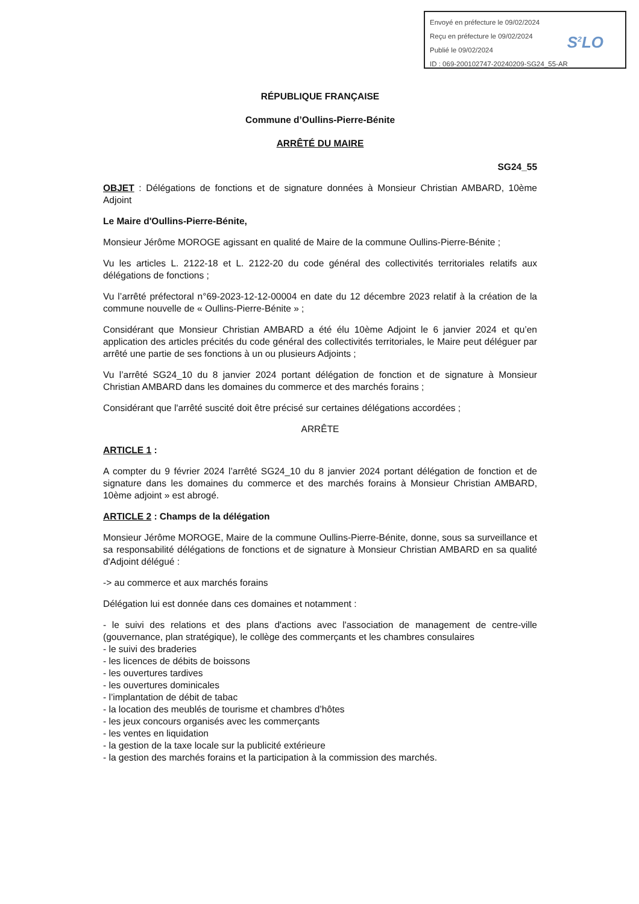Envoyé en préfecture le 09/02/2024
Reçu en préfecture le 09/02/2024
Publié le 09/02/2024
ID : 069-200102747-20240209-SG24_55-AR
S<sup>2</sup>LO
RÉPUBLIQUE FRANÇAISE
Commune d’Oullins-Pierre-Bénite
ARRÊTÉ DU MAIRE
SG24_55
OBJET : Délégations de fonctions et de signature données à Monsieur Christian AMBARD, 10ème Adjoint
Le Maire d'Oullins-Pierre-Bénite,
Monsieur Jérôme MOROGE agissant en qualité de Maire de la commune Oullins-Pierre-Bénite ;
Vu les articles L. 2122-18 et L. 2122-20 du code général des collectivités territoriales relatifs aux délégations de fonctions ;
Vu l’arrêté préfectoral n°69-2023-12-12-00004 en date du 12 décembre 2023 relatif à la création de la commune nouvelle de « Oullins-Pierre-Bénite » ;
Considérant que Monsieur Christian AMBARD a été élu 10ème Adjoint le 6 janvier 2024 et qu’en application des articles précités du code général des collectivités territoriales, le Maire peut déléguer par arrêté une partie de ses fonctions à un ou plusieurs Adjoints ;
Vu l’arrêté SG24_10 du 8 janvier 2024 portant délégation de fonction et de signature à Monsieur Christian AMBARD dans les domaines du commerce et des marchés forains ;
Considérant que l'arrêté suscité doit être précisé sur certaines délégations accordées ;
ARRÊTE
ARTICLE 1 :
A compter du 9 février 2024 l’arrêté SG24_10 du 8 janvier 2024 portant délégation de fonction et de signature dans les domaines du commerce et des marchés forains à Monsieur Christian AMBARD, 10ème adjoint » est abrogé.
ARTICLE 2 : Champs de la délégation
Monsieur Jérôme MOROGE, Maire de la commune Oullins-Pierre-Bénite, donne, sous sa surveillance et sa responsabilité délégations de fonctions et de signature à Monsieur Christian AMBARD en sa qualité d'Adjoint délégué :
-> au commerce et aux marchés forains
Délégation lui est donnée dans ces domaines et notamment :
- le suivi des relations et des plans d'actions avec l'association de management de centre-ville (gouvernance, plan stratégique), le collège des commerçants et les chambres consulaires
- le suivi des braderies
- les licences de débits de boissons
- les ouvertures tardives
- les ouvertures dominicales
- l’implantation de débit de tabac
- la location des meublés de tourisme et chambres d’hôtes
- les jeux concours organisés avec les commerçants
- les ventes en liquidation
- la gestion de la taxe locale sur la publicité extérieure
- la gestion des marchés forains et la participation à la commission des marchés.